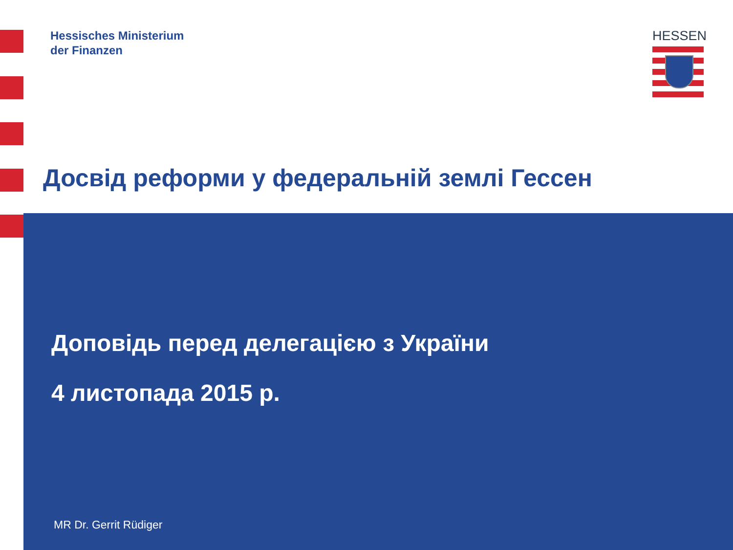Hessisches Ministerium
der Finanzen
HESSEN
Досвід реформи у федеральній землі Гессен
Доповідь перед делегацією з України
4 листопада 2015 р.
MR Dr. Gerrit Rüdiger